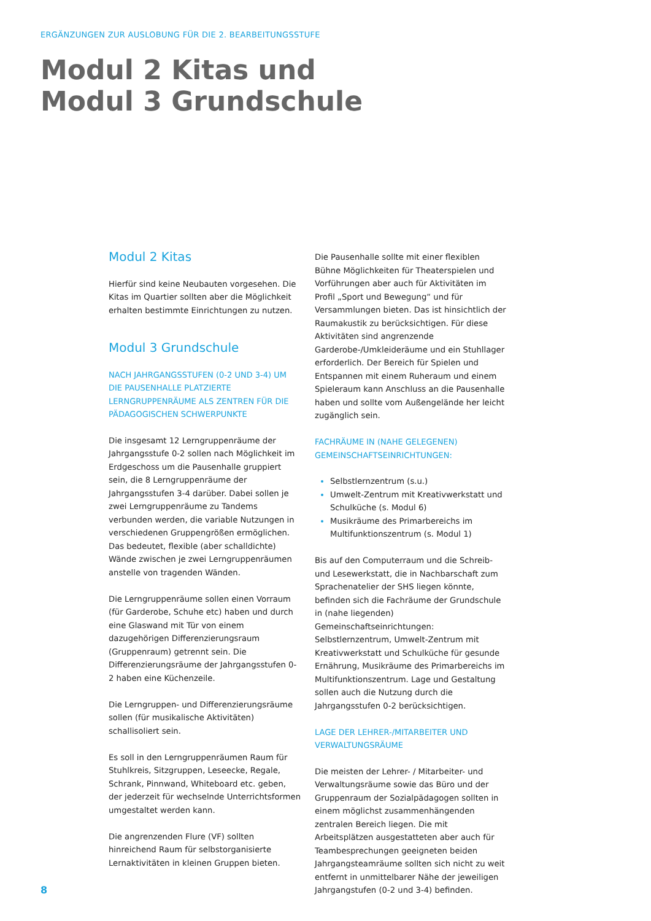ERGÄNZUNGEN ZUR AUSLOBUNG FÜR DIE 2. BEARBEITUNGSSTUFE
Modul 2 Kitas und
Modul 3 Grundschule
Modul 2 Kitas
Hierfür sind keine Neubauten vorgesehen. Die Kitas im Quartier sollten aber die Möglichkeit erhalten bestimmte Einrichtungen zu nutzen.
Modul 3 Grundschule
NACH JAHRGANGSSTUFEN (0-2 UND 3-4) UM DIE PAUSENHALLE PLATZIERTE LERNGRUPPENRÄUME ALS ZENTREN FÜR DIE PÄDAGOGISCHEN SCHWERPUNKTE
Die insgesamt 12 Lerngruppenräume der Jahrgangsstufe 0-2 sollen nach Möglichkeit im Erdgeschoss um die Pausenhalle gruppiert sein, die 8 Lerngruppenräume der Jahrgangsstufen 3-4 darüber. Dabei sollen je zwei Lerngruppenräume zu Tandems verbunden werden, die variable Nutzungen in verschiedenen Gruppengrößen ermöglichen. Das bedeutet, flexible (aber schalldichte) Wände zwischen je zwei Lerngruppenräumen anstelle von tragenden Wänden.
Die Lerngruppenräume sollen einen Vorraum (für Garderobe, Schuhe etc) haben und durch eine Glaswand mit Tür von einem dazugehörigen Differenzierungsraum (Gruppenraum) getrennt sein. Die Differenzierungsräume der Jahrgangsstufen 0-2 haben eine Küchenzeile.
Die Lerngruppen- und Differenzierungsräume sollen (für musikalische Aktivitäten) schallisoliert sein.
Es soll in den Lerngruppenräumen Raum für Stuhlkreis, Sitzgruppen, Leseecke, Regale, Schrank, Pinnwand, Whiteboard etc. geben, der jederzeit für wechselnde Unterrichtsformen umgestaltet werden kann.
Die angrenzenden Flure (VF) sollten hinreichend Raum für selbstorganisierte Lernaktivitäten in kleinen Gruppen bieten.
Die Pausenhalle sollte mit einer flexiblen Bühne Möglichkeiten für Theaterspielen und Vorführungen aber auch für Aktivitäten im Profil „Sport und Bewegung“ und für Versammlungen bieten. Das ist hinsichtlich der Raumakustik zu berücksichtigen. Für diese Aktivitäten sind angrenzende Garderobe-/Umkleideräume und ein Stuhllager erforderlich. Der Bereich für Spielen und Entspannen mit einem Ruheraum und einem Spieleraum kann Anschluss an die Pausenhalle haben und sollte vom Außengelände her leicht zugänglich sein.
FACHRÄUME IN (NAHE GELEGENEN) GEMEINSCHAFTSEINRICHTUNGEN:
Selbstlernzentrum (s.u.)
Umwelt-Zentrum mit Kreativwerkstatt und Schulküche (s. Modul 6)
Musikräume des Primarbereichs im Multifunktionszentrum (s. Modul 1)
Bis auf den Computerraum und die Schreib- und Lesewerkstatt, die in Nachbarschaft zum Sprachenatelier der SHS liegen könnte, befinden sich die Fachräume der Grundschule in (nahe liegenden) Gemeinschaftseinrichtungen: Selbstlernzentrum, Umwelt-Zentrum mit Kreativwerkstatt und Schulküche für gesunde Ernährung, Musikräume des Primarbereichs im Multifunktionszentrum. Lage und Gestaltung sollen auch die Nutzung durch die Jahrgangsstufen 0-2 berücksichtigen.
LAGE DER LEHRER-/MITARBEITER UND VERWALTUNGSRÄUME
Die meisten der Lehrer- / Mitarbeiter- und Verwaltungsräume sowie das Büro und der Gruppenraum der Sozialpädagogen sollten in einem möglichst zusammenhängenden zentralen Bereich liegen. Die mit Arbeitsplätzen ausgestatteten aber auch für Teambesprechungen geeigneten beiden Jahrgangsteamräume sollten sich nicht zu weit entfernt in unmittelbarer Nähe der jeweiligen Jahrgangstufen (0-2 und 3-4) befinden.
8